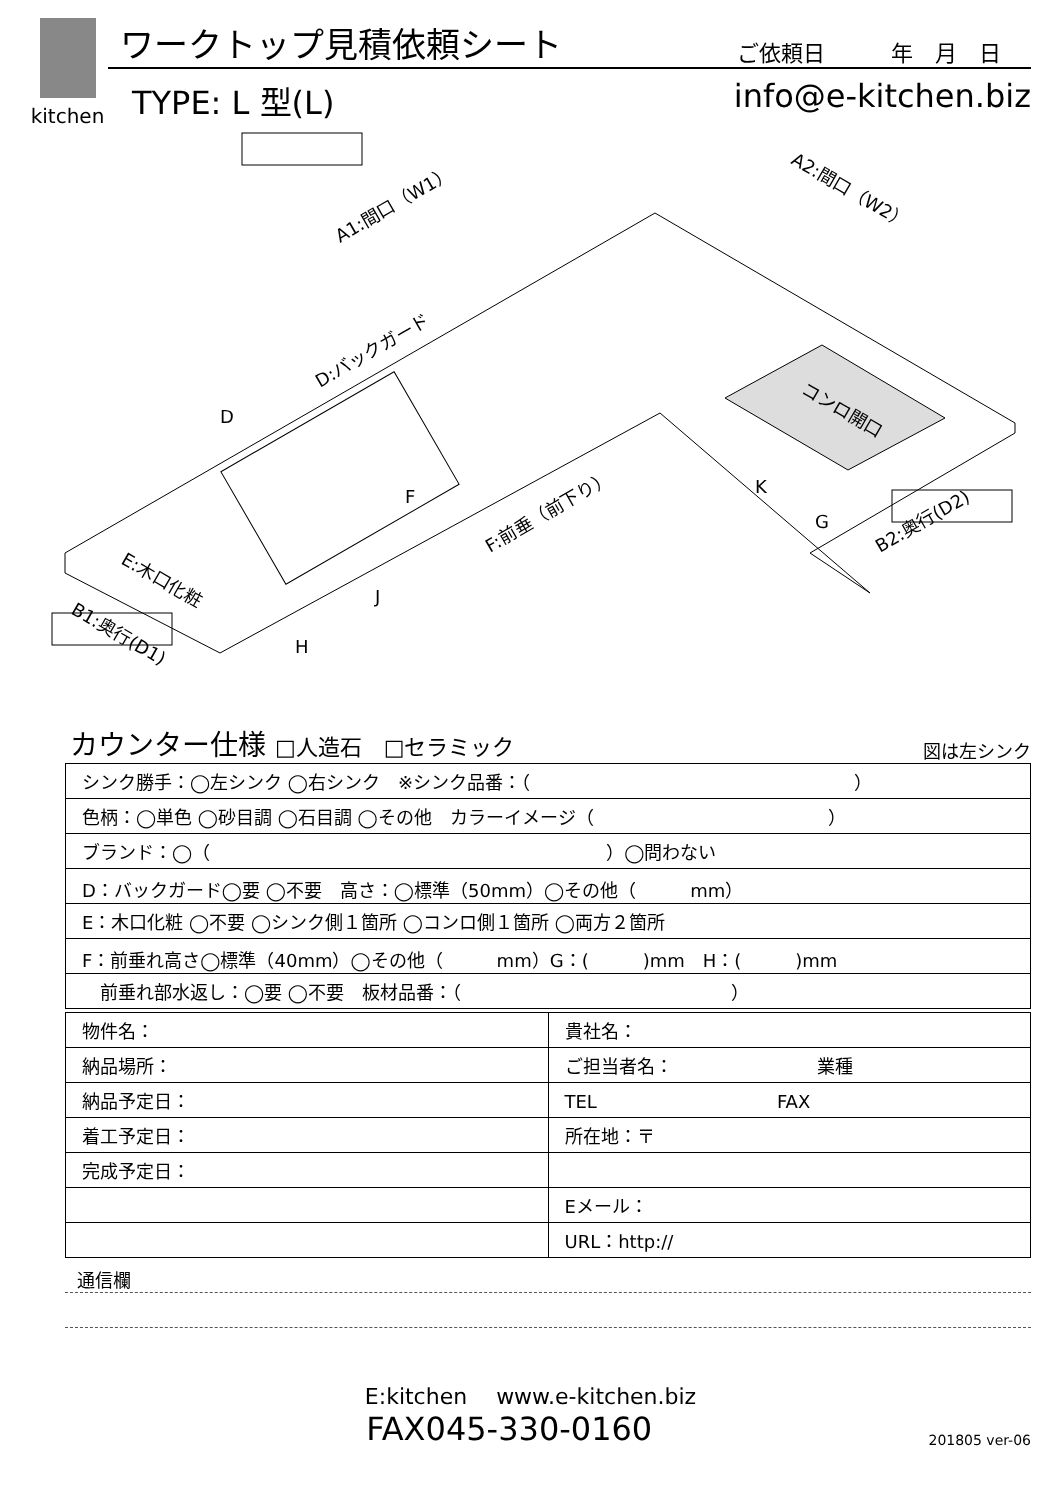kitchen
ワークトップ見積依頼シート
ご依頼日　　　年　月　日
TYPE: L 型(L) info@e-kitchen.biz
A1:間口（W1）
A2:間口（W2）
D:バックガード
コンロ開口
F:前垂（前下り）
E:木口化粧
B1:奥行(D1)
B2:奥行(D2)
D
F
J
H
K
G
カウンター仕様 □人造石　□セラミック 図は左シンク
| シンク勝手：◯左シンク ◯右シンク ※シンク品番：（ ） |
| 色柄：◯単色 ◯砂目調 ◯石目調 ◯その他 カラーイメージ（ ） |
| ブランド：◯（ ）◯問わない |
| D：バックガード◯要 ◯不要 高さ：◯標準（50mm）◯その他（ mm） |
| E：木口化粧 ◯不要 ◯シンク側１箇所 ◯コンロ側１箇所 ◯両方２箇所 |
| F：前垂れ高さ◯標準（40mm）◯その他（ mm）G：( )mm H：( )mm |
| 前垂れ部水返し：◯要 ◯不要 板材品番：（ ） |
| 物件名： | 貴社名： |
| 納品場所： | ご担当者名： 業種 |
| 納品予定日： | TEL FAX |
| 着工予定日： | 所在地：〒 |
| 完成予定日： | |
| | Eメール： |
| | URL：http:// |
通信欄
E:kitchen　 www.e-kitchen.biz
FAX045-330-0160
201805 ver-06